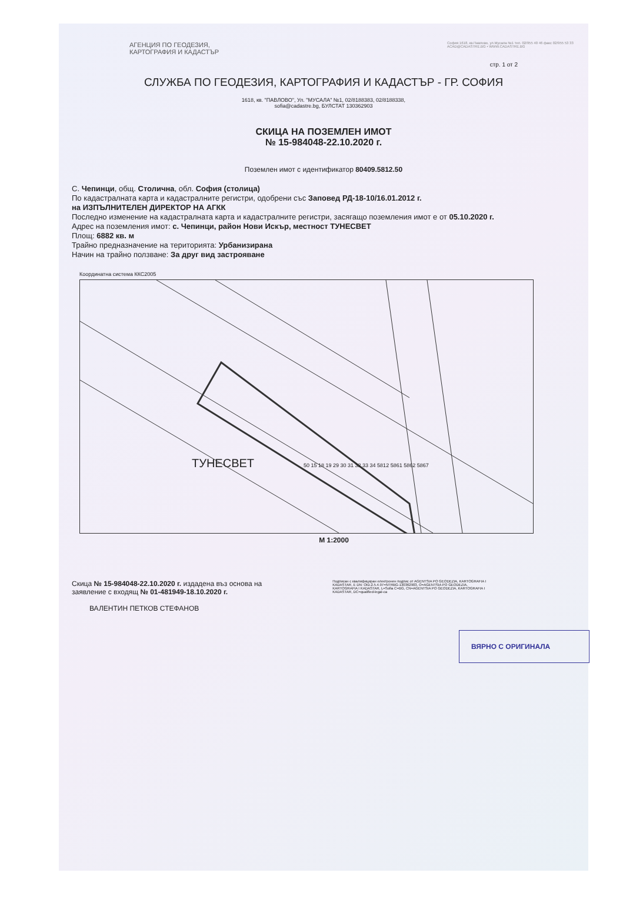АГЕНЦИЯ ПО ГЕОДЕЗИЯ,
КАРТОГРАФИЯ И КАДАСТЪР
София 1618, кв.Павлово, ул.Мусала №1 тел. 02/955 40 46 факс 02/955 53 33 ACAD@CADASTRE.BG • WWW.CADASTRE.BG
стр. 1 от 2
СЛУЖБА ПО ГЕОДЕЗИЯ, КАРТОГРАФИЯ И КАДАСТЪР - ГР. СОФИЯ
1618, кв. "ПАВЛОВО", Ул. "МУСАЛА" №1, 02/8188383, 02/8188338,
sofia@cadastre.bg, БУЛСТАТ 130362903
СКИЦА НА ПОЗЕМЛЕН ИМОТ
№ 15-984048-22.10.2020 г.
Поземлен имот с идентификатор 80409.5812.50
С. Чепинци, общ. Столична, обл. София (столица)
По кадастралната карта и кадастралните регистри, одобрени със Заповед РД-18-10/16.01.2012 г.
на ИЗПЪЛНИТЕЛЕН ДИРЕКТОР НА АГКК
Последно изменение на кадастралната карта и кадастралните регистри, засягащо поземления имот е от 05.10.2020 г.
Адрес на поземления имот: с. Чепинци, район Нови Искър, местност ТУНЕСВЕТ
Площ: 6882 кв. м
Трайно предназначение на територията: Урбанизирана
Начин на трайно ползване: За друг вид застрояване
Координатна система ККС2005
ТУНЕСВЕТ
50 15 18 19 29 30 31 32 33 34 5812 5861 5862 5867
M 1:2000
Скица № 15-984048-22.10.2020 г. издадена въз основа на
заявление с входящ № 01-481949-18.10.2020 г.
ВАЛЕНТИН ПЕТКОВ СТЕФАНОВ
Подписан с квалифициран електронен подпис от AGENTSIA PO GEODEZIA, KARTOGRAFIA I KADASTAR, E DN: OID.2.5.4.97=NTRBG-130362903, O=AGENTSIA PO GEODEZIA, KARTOGRAFIA I KADASTAR, L=Sofia C=BG, CN=AGENTSIA PO GEODEZIA, KARTOGRAFIA I KADASTAR, DC=qualified-legal-ca
ВЯРНО С ОРИГИНАЛА